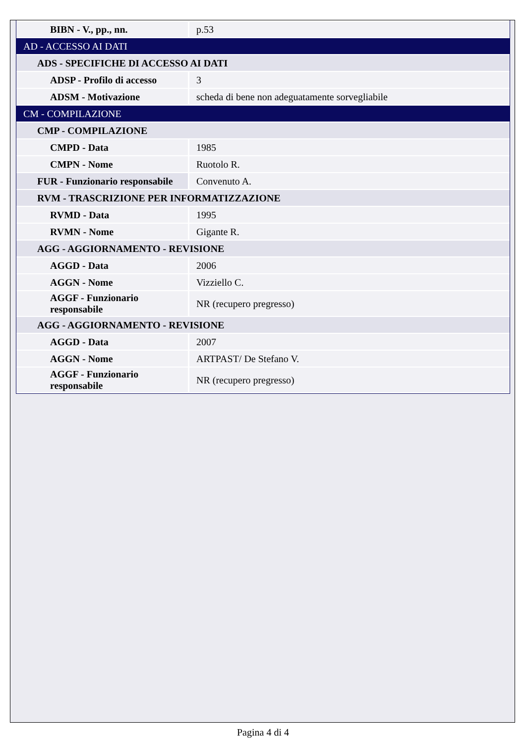| BIBN - V., pp., nn. | p.53 |
| AD - ACCESSO AI DATI | |
| ADS - SPECIFICHE DI ACCESSO AI DATI | |
| ADSP - Profilo di accesso | 3 |
| ADSM - Motivazione | scheda di bene non adeguatamente sorvegliabile |
| CM - COMPILAZIONE | |
| CMP - COMPILAZIONE | |
| CMPD - Data | 1985 |
| CMPN - Nome | Ruotolo R. |
| FUR - Funzionario responsabile | Convenuto A. |
| RVM - TRASCRIZIONE PER INFORMATIZZAZIONE | |
| RVMD - Data | 1995 |
| RVMN - Nome | Gigante R. |
| AGG - AGGIORNAMENTO - REVISIONE | |
| AGGD - Data | 2006 |
| AGGN - Nome | Vizziello C. |
| AGGF - Funzionario responsabile | NR (recupero pregresso) |
| AGG - AGGIORNAMENTO - REVISIONE | |
| AGGD - Data | 2007 |
| AGGN - Nome | ARTPAST/ De Stefano V. |
| AGGF - Funzionario responsabile | NR (recupero pregresso) |
Pagina 4 di 4